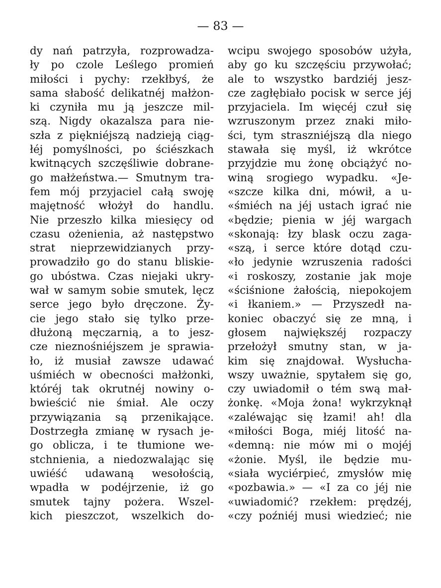— 83 —
dy nań patrzyła, rozprowadza-
ły po czole Leślego promień
miłości i pychy: rzekłbyś, że
sama słabość delikatnéj małżon-
ki czyniła mu ją jeszcze mil-
szą. Nigdy okazalsza para nie-
szła z piękniéjszą nadzieją ciąg-
łéj pomyślności, po ściészkach
kwitnących szczęśliwie dobrane-
go małżeństwa.— Smutnym tra-
fem mój przyjaciel całą swoję
majętność włożył do handlu.
Nie przeszło kilka miesięcy od
czasu ożenienia, aż następstwo
strat nieprzewidzianych przy-
prowadziło go do stanu bliskie-
go ubóstwa. Czas niejaki ukry-
wał w samym sobie smutek, lęcz
serce jego było dręczone. Ży-
cie jego stało się tylko prze-
dłużoną męczarnią, a to jesz-
cze nieznośniéjszem je sprawia-
ło, iż musiał zawsze udawać
uśmiéch w obecności małżonki,
któréj tak okrutnéj nowiny o-
bwieścić nie śmiał. Ale oczy
przywiązania są przenikające.
Dostrzegła zmianę w rysach je-
go oblicza, i te tłumione we-
stchnienia, a niedozwalając się
uwiéść udawaną wesołością,
wpadła w podéjrzenie, iż go
smutek tajny pożera. Wszel-
kich pieszczot, wszelkich do-
wcipu swojego sposobów użyła,
aby go ku szczęściu przywołać;
ale to wszystko bardziéj jesz-
cze zagłębiało pocisk w serce jéj
przyjaciela. Im więcéj czuł się
wzruszonym przez znaki miło-
ści, tym straszniéjszą dla niego
stawała się myśl, iż wkrótce
przyjdzie mu żonę obciążyć no-
winą srogiego wypadku. «Je-
«szcze kilka dni, mówił, a u-
«śmiéch na jéj ustach igrać nie
«będzie; pienia w jéj wargach
«skonają: łzy blask oczu zaga-
«szą, i serce które dotąd czu-
«ło jedynie wzruszenia radości
«i roskoszy, zostanie jak moje
«ściśnione żałością, niepokojem
«i łkaniem.» — Przyszedł na-
koniec obaczyć się ze mną, i
głosem największéj rozpaczy
przełożył smutny stan, w ja-
kim się znajdował. Wysłucha-
wszy uważnie, spytałem się go,
czy uwiadomił o tém swą mał-
żonkę. «Moja żona! wykrzyknął
«zaléwając się łzami! ah! dla
«miłości Boga, miéj litość na-
«demną: nie mów mi o mojéj
«żonie. Myśl, ile będzie mu-
«siała wyciérpieć, zmysłów mię
«pozbawia.» — «I za co jéj nie
«uwiadomić? rzekłem: prędzéj,
«czy poźniéj musi wiedzieć; nie